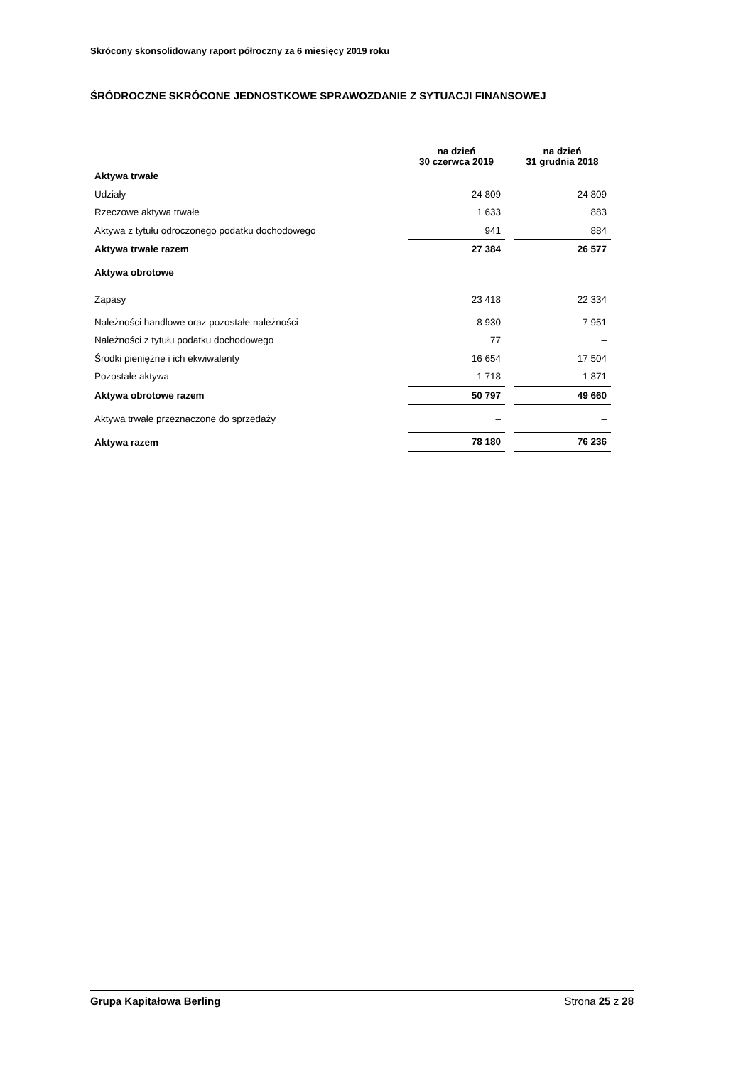Skrócony skonsolidowany raport półroczny za 6 miesięcy 2019 roku
ŚRÓDROCZNE SKRÓCONE JEDNOSTKOWE SPRAWOZDANIE Z SYTUACJI FINANSOWEJ
| | na dzień 30 czerwca 2019 | na dzień 31 grudnia 2018 |
| --- | --- | --- |
| Aktywa trwałe | | |
| Udziały | 24 809 | 24 809 |
| Rzeczowe aktywa trwałe | 1 633 | 883 |
| Aktywa z tytułu odroczonego podatku dochodowego | 941 | 884 |
| Aktywa trwałe razem | 27 384 | 26 577 |
| Aktywa obrotowe | | |
| Zapasy | 23 418 | 22 334 |
| Należności handlowe oraz pozostałe należności | 8 930 | 7 951 |
| Należności z tytułu podatku dochodowego | 77 | – |
| Środki pieniężne i ich ekwiwalenty | 16 654 | 17 504 |
| Pozostałe aktywa | 1 718 | 1 871 |
| Aktywa obrotowe razem | 50 797 | 49 660 |
| Aktywa trwałe przeznaczone do sprzedaży | – | – |
| Aktywa razem | 78 180 | 76 236 |
Grupa Kapitałowa Berling Strona 25 z 28